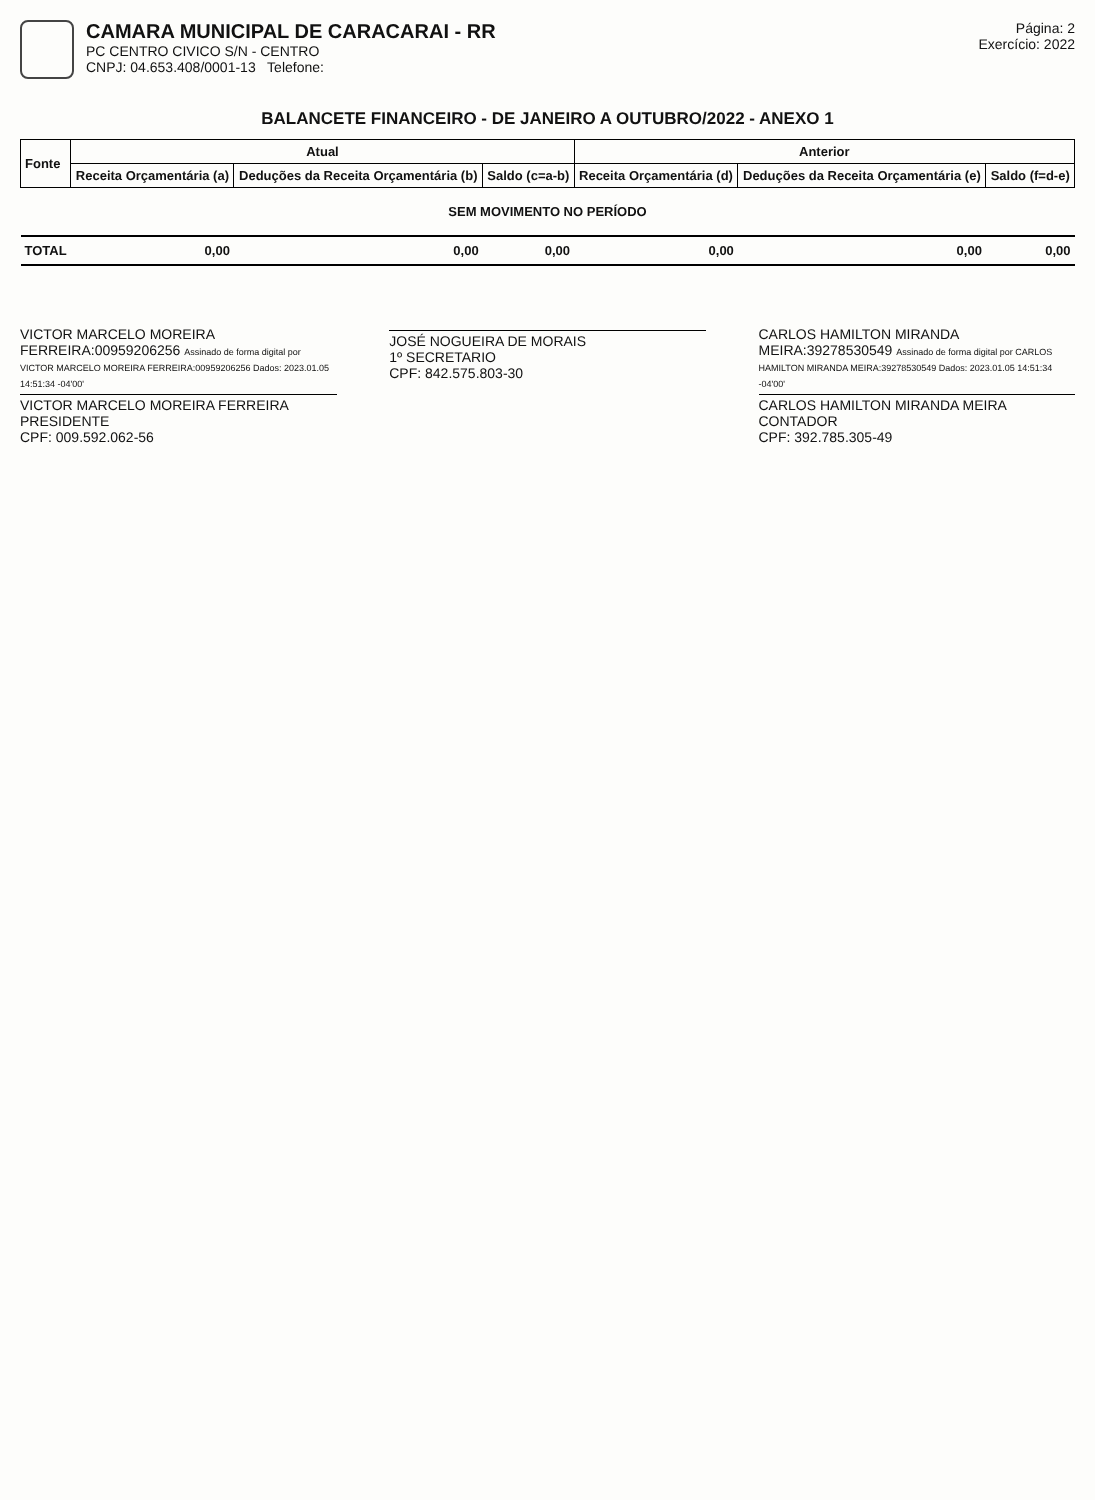CAMARA MUNICIPAL DE CARACARAI - RR
PC CENTRO CIVICO S/N - CENTRO
CNPJ: 04.653.408/0001-13 Telefone:
Página: 2
Exercício: 2022
BALANCETE FINANCEIRO - DE JANEIRO A OUTUBRO/2022 - ANEXO 1
| Fonte | Atual | | | Anterior | | |
| --- | --- | --- | --- | --- | --- | --- |
| | Receita Orçamentária (a) | Deduções da Receita Orçamentária (b) | Saldo (c=a-b) | Receita Orçamentária (d) | Deduções da Receita Orçamentária (e) | Saldo (f=d-e) |
| SEM MOVIMENTO NO PERÍODO | | | | | | |
| TOTAL | 0,00 | 0,00 | 0,00 | 0,00 | 0,00 | 0,00 |
VICTOR MARCELO MOREIRA FERREIRA:00959206256 Assinado de forma digital por VICTOR MARCELO MOREIRA FERREIRA:00959206256 Dados: 2023.01.05 14:51:34 -04'00'
VICTOR MARCELO MOREIRA FERREIRA
PRESIDENTE
CPF: 009.592.062-56
JOSÉ NOGUEIRA DE MORAIS
1º SECRETARIO
CPF: 842.575.803-30
CARLOS HAMILTON MIRANDA MEIRA:39278530549 Assinado de forma digital por CARLOS HAMILTON MIRANDA MEIRA:39278530549 Dados: 2023.01.05 14:51:34 -04'00'
CARLOS HAMILTON MIRANDA MEIRA
CONTADOR
CPF: 392.785.305-49